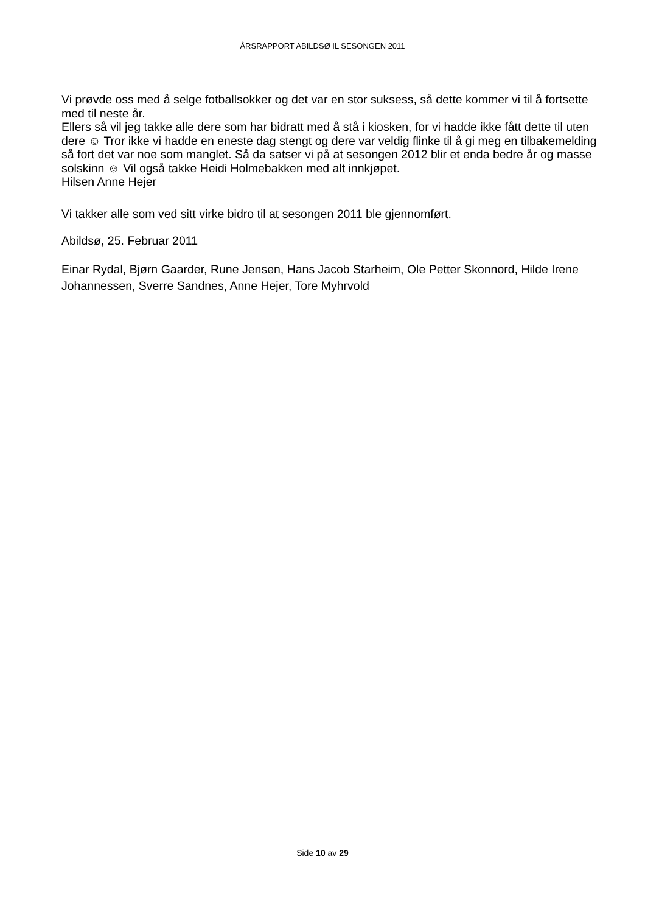ÅRSRAPPORT ABILDSØ IL SESONGEN 2011
Vi prøvde oss med å selge fotballsokker og det var en stor suksess, så dette kommer vi til å fortsette med til neste år.
Ellers så vil jeg takke alle dere som har bidratt med å stå i kiosken, for vi hadde ikke fått dette til uten dere ☺ Tror ikke vi hadde en eneste dag stengt og dere var veldig flinke til å gi meg en tilbakemelding så fort det var noe som manglet. Så da satser vi på at sesongen 2012 blir et enda bedre år og masse solskinn ☺ Vil også takke Heidi Holmebakken med alt innkjøpet.
Hilsen Anne Hejer
Vi takker alle som ved sitt virke bidro til at sesongen 2011 ble gjennomført.
Abildsø, 25. Februar 2011
Einar Rydal, Bjørn Gaarder, Rune Jensen, Hans Jacob Starheim, Ole Petter Skonnord, Hilde Irene Johannessen, Sverre Sandnes, Anne Hejer, Tore Myhrvold
Side 10 av 29